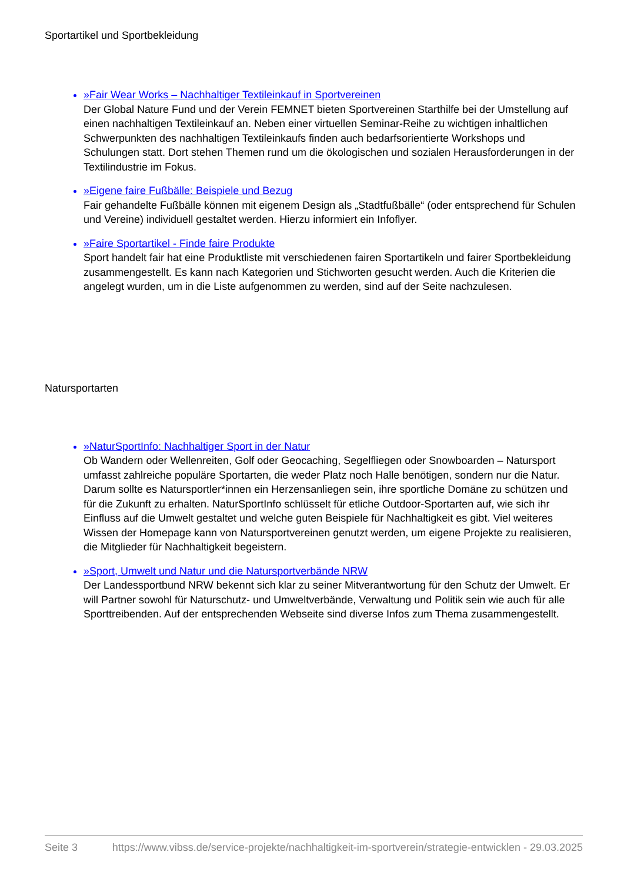Sportartikel und Sportbekleidung
»Fair Wear Works – Nachhaltiger Textileinkauf in Sportvereinen
Der Global Nature Fund und der Verein FEMNET bieten Sportvereinen Starthilfe bei der Umstellung auf einen nachhaltigen Textileinkauf an. Neben einer virtuellen Seminar-Reihe zu wichtigen inhaltlichen Schwerpunkten des nachhaltigen Textileinkaufs finden auch bedarfsorientierte Workshops und Schulungen statt. Dort stehen Themen rund um die ökologischen und sozialen Herausforderungen in der Textilindustrie im Fokus.
»Eigene faire Fußbälle: Beispiele und Bezug
Fair gehandelte Fußbälle können mit eigenem Design als „Stadtfußbälle“ (oder entsprechend für Schulen und Vereine) individuell gestaltet werden. Hierzu informiert ein Infoflyer.
»Faire Sportartikel - Finde faire Produkte
Sport handelt fair hat eine Produktliste mit verschiedenen fairen Sportartikeln und fairer Sportbekleidung zusammengestellt. Es kann nach Kategorien und Stichworten gesucht werden. Auch die Kriterien die angelegt wurden, um in die Liste aufgenommen zu werden, sind auf der Seite nachzulesen.
Natursportarten
»NaturSportInfo: Nachhaltiger Sport in der Natur
Ob Wandern oder Wellenreiten, Golf oder Geocaching, Segelfliegen oder Snowboarden – Natursport umfasst zahlreiche populäre Sportarten, die weder Platz noch Halle benötigen, sondern nur die Natur. Darum sollte es Natursportler*innen ein Herzensanliegen sein, ihre sportliche Domäne zu schützen und für die Zukunft zu erhalten. NaturSportInfo schlüsselt für etliche Outdoor-Sportarten auf, wie sich ihr Einfluss auf die Umwelt gestaltet und welche guten Beispiele für Nachhaltigkeit es gibt. Viel weiteres Wissen der Homepage kann von Natursportvereinen genutzt werden, um eigene Projekte zu realisieren, die Mitglieder für Nachhaltigkeit begeistern.
»Sport, Umwelt und Natur und die Natursportverbände NRW
Der Landessportbund NRW bekennt sich klar zu seiner Mitverantwortung für den Schutz der Umwelt. Er will Partner sowohl für Naturschutz- und Umweltverbände, Verwaltung und Politik sein wie auch für alle Sporttreibenden. Auf der entsprechenden Webseite sind diverse Infos zum Thema zusammengestellt.
Seite 3 https://www.vibss.de/service-projekte/nachhaltigkeit-im-sportverein/strategie-entwicklen - 29.03.2025